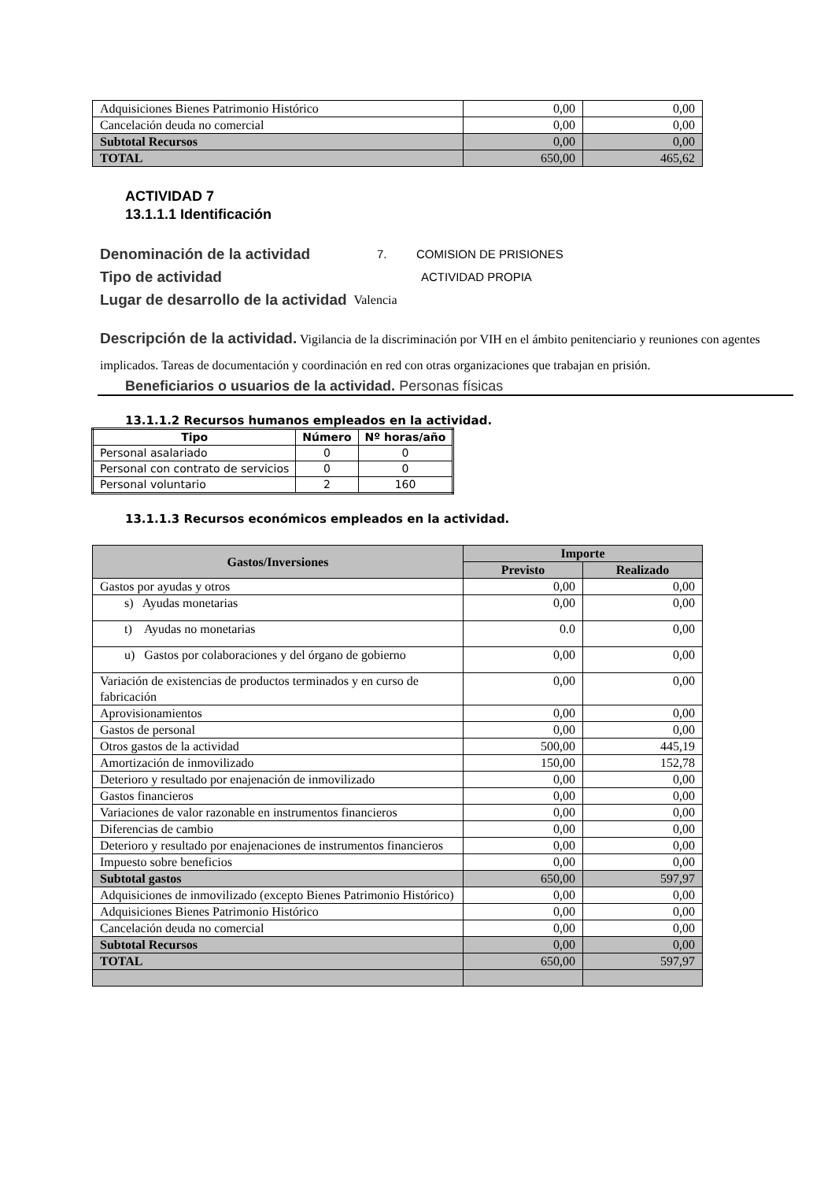| Adquisiciones Bienes Patrimonio Histórico | 0,00 | 0,00 |
| Cancelación deuda no comercial | 0,00 | 0,00 |
| Subtotal Recursos | 0,00 | 0,00 |
| TOTAL | 650,00 | 465,62 |
ACTIVIDAD 7
13.1.1.1 Identificación
Denominación de la actividad 7. COMISION DE PRISIONES
Tipo de actividad ACTIVIDAD PROPIA
Lugar de desarrollo de la actividad Valencia
Descripción de la actividad. Vigilancia de la discriminación por VIH en el ámbito penitenciario y reuniones con agentes implicados. Tareas de documentación y coordinación en red con otras organizaciones que trabajan en prisión.
Beneficiarios o usuarios de la actividad. Personas físicas
13.1.1.2 Recursos humanos empleados en la actividad.
| Tipo | Número | Nº horas/año |
| --- | --- | --- |
| Personal asalariado | 0 | 0 |
| Personal con contrato de servicios | 0 | 0 |
| Personal voluntario | 2 | 160 |
13.1.1.3 Recursos económicos empleados en la actividad.
| Gastos/Inversiones | Importe | |
| --- | --- | --- |
| | Previsto | Realizado |
| Gastos por ayudas y otros | 0,00 | 0,00 |
| s) Ayudas monetarias | 0,00 | 0,00 |
| t) Ayudas no monetarias | 0.0 | 0,00 |
| u) Gastos por colaboraciones y del órgano de gobierno | 0,00 | 0,00 |
| Variación de existencias de productos terminados y en curso de fabricación | 0,00 | 0,00 |
| Aprovisionamientos | 0,00 | 0,00 |
| Gastos de personal | 0,00 | 0,00 |
| Otros gastos de la actividad | 500,00 | 445,19 |
| Amortización de inmovilizado | 150,00 | 152,78 |
| Deterioro y resultado por enajenación de inmovilizado | 0,00 | 0,00 |
| Gastos financieros | 0,00 | 0,00 |
| Variaciones de valor razonable en instrumentos financieros | 0,00 | 0,00 |
| Diferencias de cambio | 0,00 | 0,00 |
| Deterioro y resultado por enajenaciones de instrumentos financieros | 0,00 | 0,00 |
| Impuesto sobre beneficios | 0,00 | 0,00 |
| Subtotal gastos | 650,00 | 597,97 |
| Adquisiciones de inmovilizado (excepto Bienes Patrimonio Histórico) | 0,00 | 0,00 |
| Adquisiciones Bienes Patrimonio Histórico | 0,00 | 0,00 |
| Cancelación deuda no comercial | 0,00 | 0,00 |
| Subtotal Recursos | 0,00 | 0,00 |
| TOTAL | 650,00 | 597,97 |